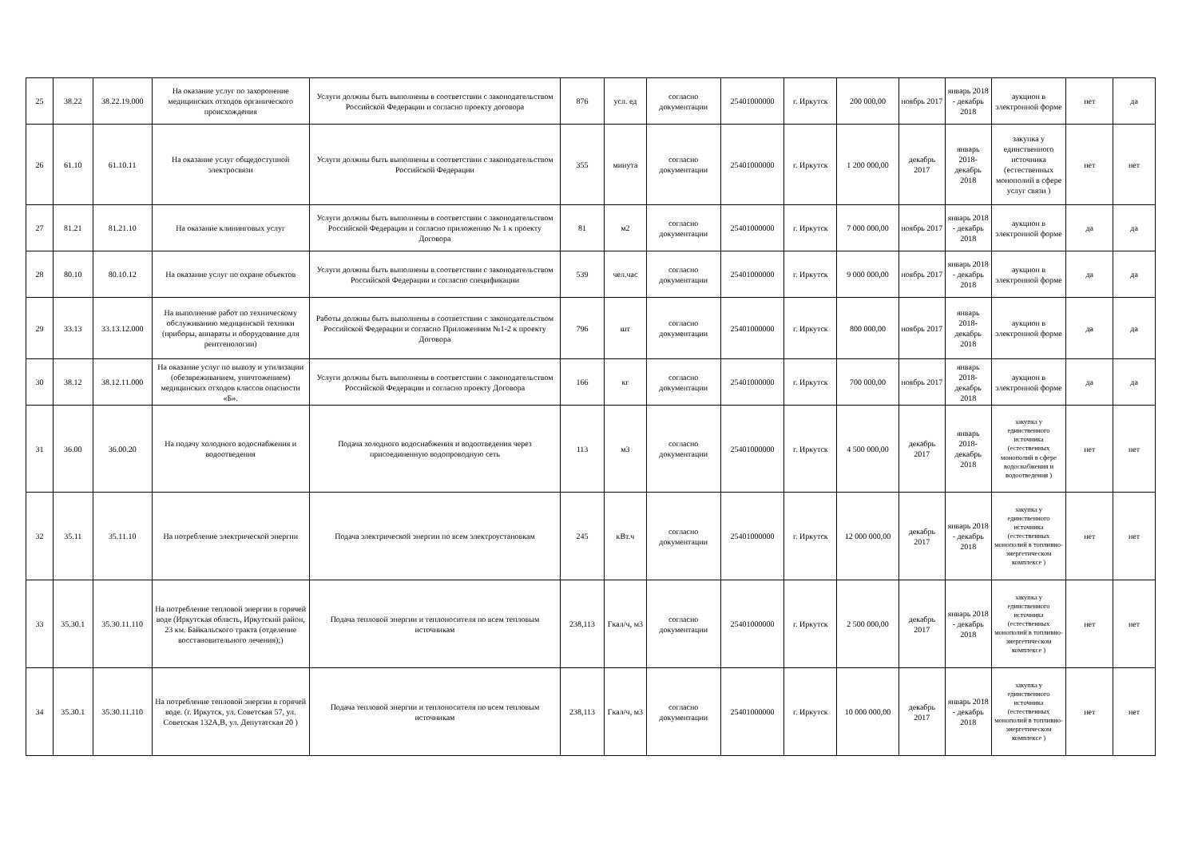| 25 | 38.22 | 38.22.19.000 | На оказание услуг по захоронение медицинских отходов органического происхождения | Услуги должны быть выполнены в соответствии с законодательством Российской Федерации и согласно проекту договора | 876 | усл. ед | согласно документации | 25401000000 | г. Иркутск | 200 000,00 | ноябрь 2017 | январь 2018 - декабрь 2018 | аукцион в электронной форме | нет | да |
| 26 | 61.10 | 61.10.11 | На оказание услуг общедоступной электросвязи | Услуги должны быть выполнены в соответствии с законодательством Российской Федерации | 355 | минута | согласно документации | 25401000000 | г. Иркутск | 1 200 000,00 | декабрь 2017 | январь 2018- декабрь 2018 | закупка у единственного источника (естественных монополий в сфере услуг связи ) | нет | нет |
| 27 | 81.21 | 81.21.10 | На оказание клининговых услуг | Услуги должны быть выполнены в соответствии с законодательством Российской Федерации и согласно приложению № 1 к проекту Договора | 81 | м2 | согласно документации | 25401000000 | г. Иркутск | 7 000 000,00 | ноябрь 2017 | январь 2018 - декабрь 2018 | аукцион в электронной форме | да | да |
| 28 | 80.10 | 80.10.12 | На оказание услуг по охране объектов | Услуги должны быть выполнены в соответствии с законодательством Российской Федерации и согласно спецификации | 539 | чел.час | согласно документации | 25401000000 | г. Иркутск | 9 000 000,00 | ноябрь 2017 | январь 2018 - декабрь 2018 | аукцион в электронной форме | да | да |
| 29 | 33.13 | 33.13.12.000 | На выполнение работ по техническому обслуживанию медицинской техники (приборы, аппараты и оборудование для рентгенологии) | Работы должны быть выполнены в соответствии с законодательством Российской Федерации и согласно Приложениям №1-2 к проекту Договора | 796 | шт | согласно документации | 25401000000 | г. Иркутск | 800 000,00 | ноябрь 2017 | январь 2018- декабрь 2018 | аукцион в электронной форме | да | да |
| 30 | 38.12 | 38.12.11.000 | На оказание услуг по вывозу и утилизации (обезвреживанием, уничтожением) медицинских отходов классов опасности «Б». | Услуги должны быть выполнены в соответствии с законодательством Российской Федерации и согласно проекту Договора | 166 | кг | согласно документации | 25401000000 | г. Иркутск | 700 000,00 | ноябрь 2017 | январь 2018- декабрь 2018 | аукцион в электронной форме | да | да |
| 31 | 36.00 | 36.00.20 | На подачу холодного водоснабжения и водоотведения | Подача холодного водоснабжения и водоотведения через присоединенную водопроводную сеть | 113 | м3 | согласно документации | 25401000000 | г. Иркутск | 4 500 000,00 | декабрь 2017 | январь 2018- декабрь 2018 | закупка у единственного источника (естественных монополий в сфере водоснабжения и водоотведения ) | нет | нет |
| 32 | 35.11 | 35.11.10 | На потребление электрической энергии | Подача электрической энергии по всем электроустановкам | 245 | кВт.ч | согласно документации | 25401000000 | г. Иркутск | 12 000 000,00 | декабрь 2017 | январь 2018 - декабрь 2018 | закупка у единственного источника (естественных монополий в топливно-энергетическом комплексе ) | нет | нет |
| 33 | 35.30.1 | 35.30.11.110 | На потребление тепловой энергии в горячей воде (Иркутская область, Иркутский район, 23 км. Байкальского тракта (отделение восстановительного лечения);) | Подача тепловой энергии и теплоносителя по всем тепловым источникам | 238,113 | Гкал/ч, м3 | согласно документации | 25401000000 | г. Иркутск | 2 500 000,00 | декабрь 2017 | январь 2018 - декабрь 2018 | закупка у единственного источника (естественных монополий в топливно-энергетическом комплексе ) | нет | нет |
| 34 | 35.30.1 | 35.30.11.110 | На потребление тепловой энергии в горячей воде. (г. Иркутск, ул. Советская 57, ул. Советская 132А,В, ул. Депутатская 20 ) | Подача тепловой энергии и теплоносителя по всем тепловым источникам | 238,113 | Гкал/ч, м3 | согласно документации | 25401000000 | г. Иркутск | 10 000 000,00 | декабрь 2017 | январь 2018 - декабрь 2018 | закупка у единственного источника (естественных монополий в топливно-энергетическом комплексе ) | нет | нет |